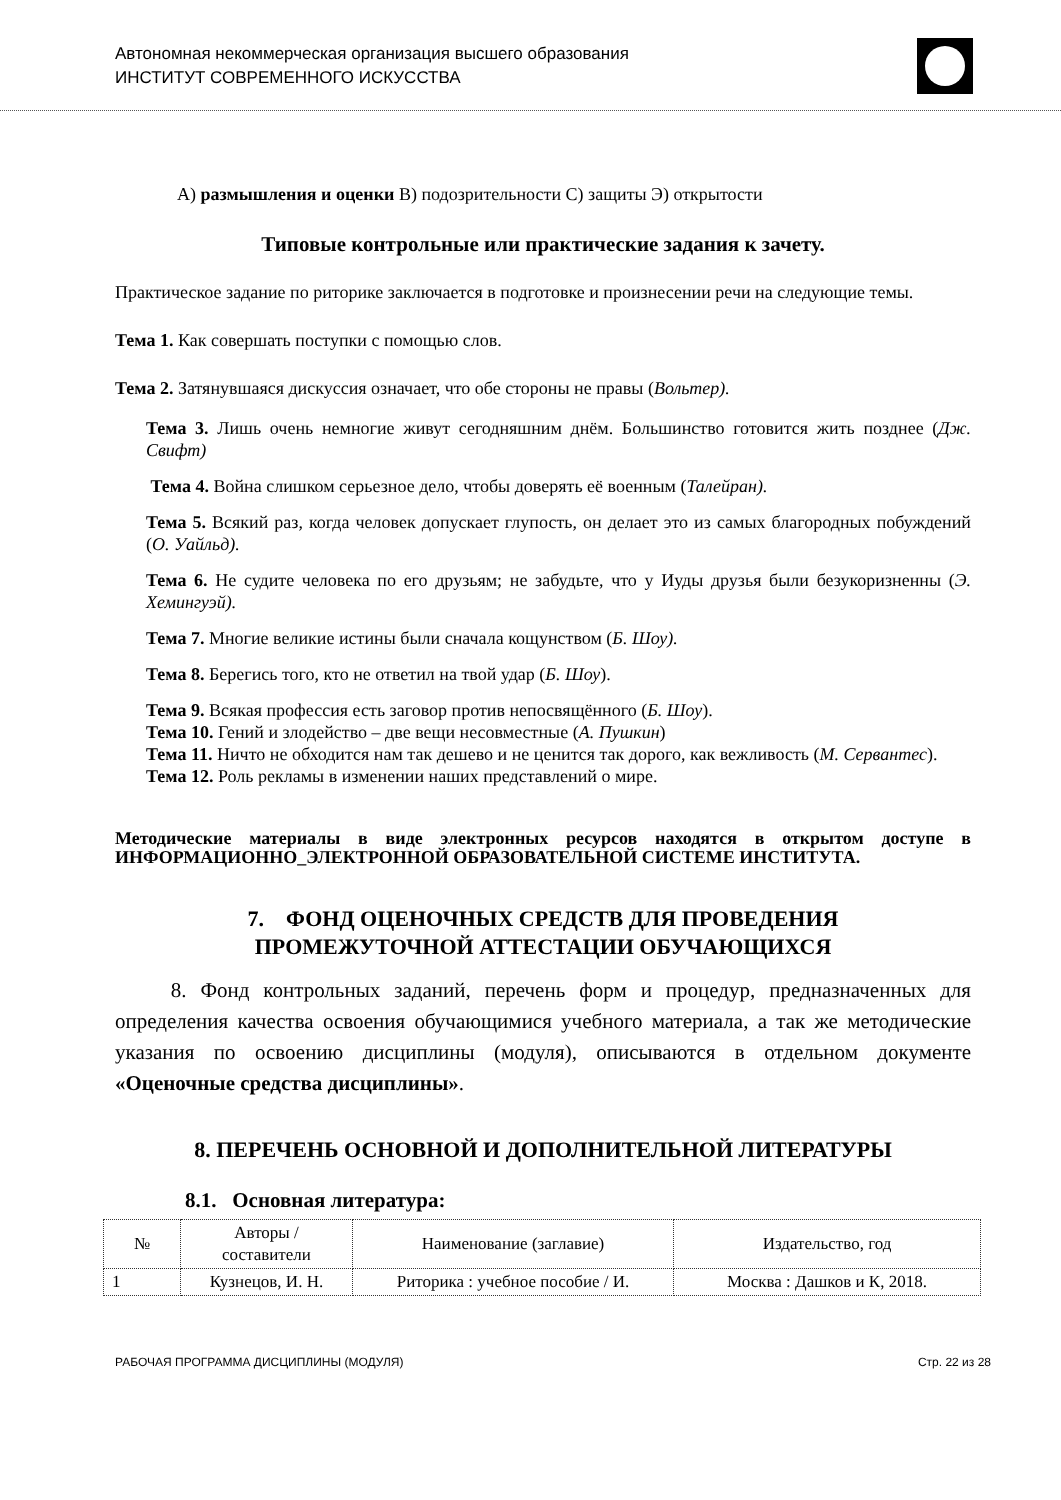Автономная некоммерческая организация высшего образования
ИНСТИТУТ СОВРЕМЕННОГО ИСКУССТВА
А) размышления и оценки В) подозрительности С) защиты Э) открытости
Типовые контрольные или практические задания к зачету.
Практическое задание по риторике заключается в подготовке и произнесении речи на следующие темы.
Тема 1. Как совершать поступки с помощью слов.
Тема 2. Затянувшаяся дискуссия означает, что обе стороны не правы (Вольтер).
Тема 3. Лишь очень немногие живут сегодняшним днём. Большинство готовится жить позднее (Дж. Свифт)
Тема 4. Война слишком серьезное дело, чтобы доверять её военным (Талейран).
Тема 5. Всякий раз, когда человек допускает глупость, он делает это из самых благородных побуждений (О. Уайльд).
Тема 6. Не судите человека по его друзьям; не забудьте, что у Иуды друзья были безукоризненны (Э. Хемингуэй).
Тема 7. Многие великие истины были сначала кощунством (Б. Шоу).
Тема 8. Берегись того, кто не ответил на твой удар (Б. Шоу).
Тема 9. Всякая профессия есть заговор против непосвящённого (Б. Шоу).
Тема 10. Гений и злодейство – две вещи несовместные (А. Пушкин)
Тема 11. Ничто не обходится нам так дешево и не ценится так дорого, как вежливость (М. Сервантес).
Тема 12. Роль рекламы в изменении наших представлений о мире.
Методические материалы в виде электронных ресурсов находятся в открытом доступе в ИНФОРМАЦИОННО_ЭЛЕКТРОННОЙ ОБРАЗОВАТЕЛЬНОЙ СИСТЕМЕ ИНСТИТУТА.
7. ФОНД ОЦЕНОЧНЫХ СРЕДСТВ ДЛЯ ПРОВЕДЕНИЯ
ПРОМЕЖУТОЧНОЙ АТТЕСТАЦИИ ОБУЧАЮЩИХСЯ
8. Фонд контрольных заданий, перечень форм и процедур, предназначенных для определения качества освоения обучающимися учебного материала, а так же методические указания по освоению дисциплины (модуля), описываются в отдельном документе «Оценочные средства дисциплины».
8. ПЕРЕЧЕНЬ ОСНОВНОЙ И ДОПОЛНИТЕЛЬНОЙ ЛИТЕРАТУРЫ
8.1. Основная литература:
| № | Авторы / составители | Наименование (заглавие) | Издательство, год |
| --- | --- | --- | --- |
| 1 | Кузнецов, И. Н. | Риторика : учебное пособие / И. | Москва : Дашков и К, 2018. |
РАБОЧАЯ ПРОГРАММА ДИСЦИПЛИНЫ (МОДУЛЯ) Стр. 22 из 28